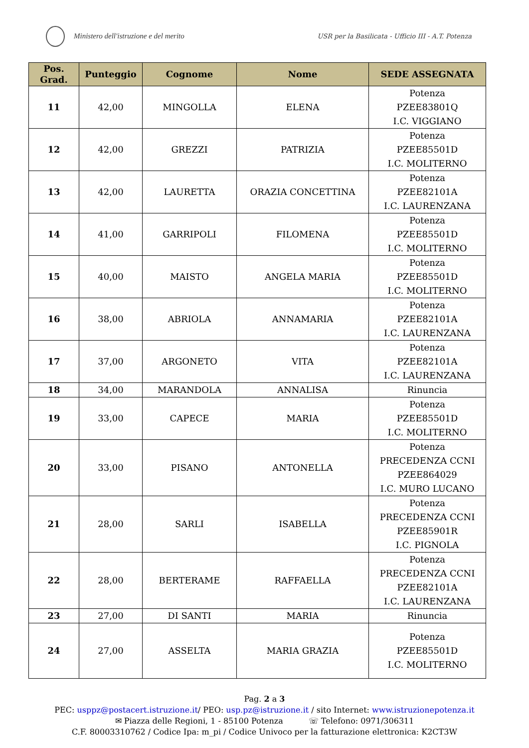Ministero dell'istruzione e del merito
USR per la Basilicata - Ufficio III - A.T. Potenza
| Pos. Grad. | Punteggio | Cognome | Nome | SEDE ASSEGNATA |
| --- | --- | --- | --- | --- |
| 11 | 42,00 | MINGOLLA | ELENA | Potenza PZEE83801Q I.C. VIGGIANO |
| 12 | 42,00 | GREZZI | PATRIZIA | Potenza PZEE85501D I.C. MOLITERNO |
| 13 | 42,00 | LAURETTA | ORAZIA CONCETTINA | Potenza PZEE82101A I.C. LAURENZANA |
| 14 | 41,00 | GARRIPOLI | FILOMENA | Potenza PZEE85501D I.C. MOLITERNO |
| 15 | 40,00 | MAISTO | ANGELA MARIA | Potenza PZEE85501D I.C. MOLITERNO |
| 16 | 38,00 | ABRIOLA | ANNAMARIA | Potenza PZEE82101A I.C. LAURENZANA |
| 17 | 37,00 | ARGONETO | VITA | Potenza PZEE82101A I.C. LAURENZANA |
| 18 | 34,00 | MARANDOLA | ANNALISA | Rinuncia |
| 19 | 33,00 | CAPECE | MARIA | Potenza PZEE85501D I.C. MOLITERNO |
| 20 | 33,00 | PISANO | ANTONELLA | Potenza PRECEDENZA CCNI PZEE864029 I.C. MURO LUCANO |
| 21 | 28,00 | SARLI | ISABELLA | Potenza PRECEDENZA CCNI PZEE85901R I.C. PIGNOLA |
| 22 | 28,00 | BERTERAME | RAFFAELLA | Potenza PRECEDENZA CCNI PZEE82101A I.C. LAURENZANA |
| 23 | 27,00 | DI SANTI | MARIA | Rinuncia |
| 24 | 27,00 | ASSELTA | MARIA GRAZIA | Potenza PZEE85501D I.C. MOLITERNO |
Pag. 2 a 3
PEC: usppz@postacert.istruzione.it/ PEO: usp.pz@istruzione.it / sito Internet: www.istruzionepotenza.it
✉ Piazza delle Regioni, 1 - 85100 Potenza ☏ Telefono: 0971/306311
C.F. 80003310762 / Codice Ipa: m_pi / Codice Univoco per la fatturazione elettronica: K2CT3W